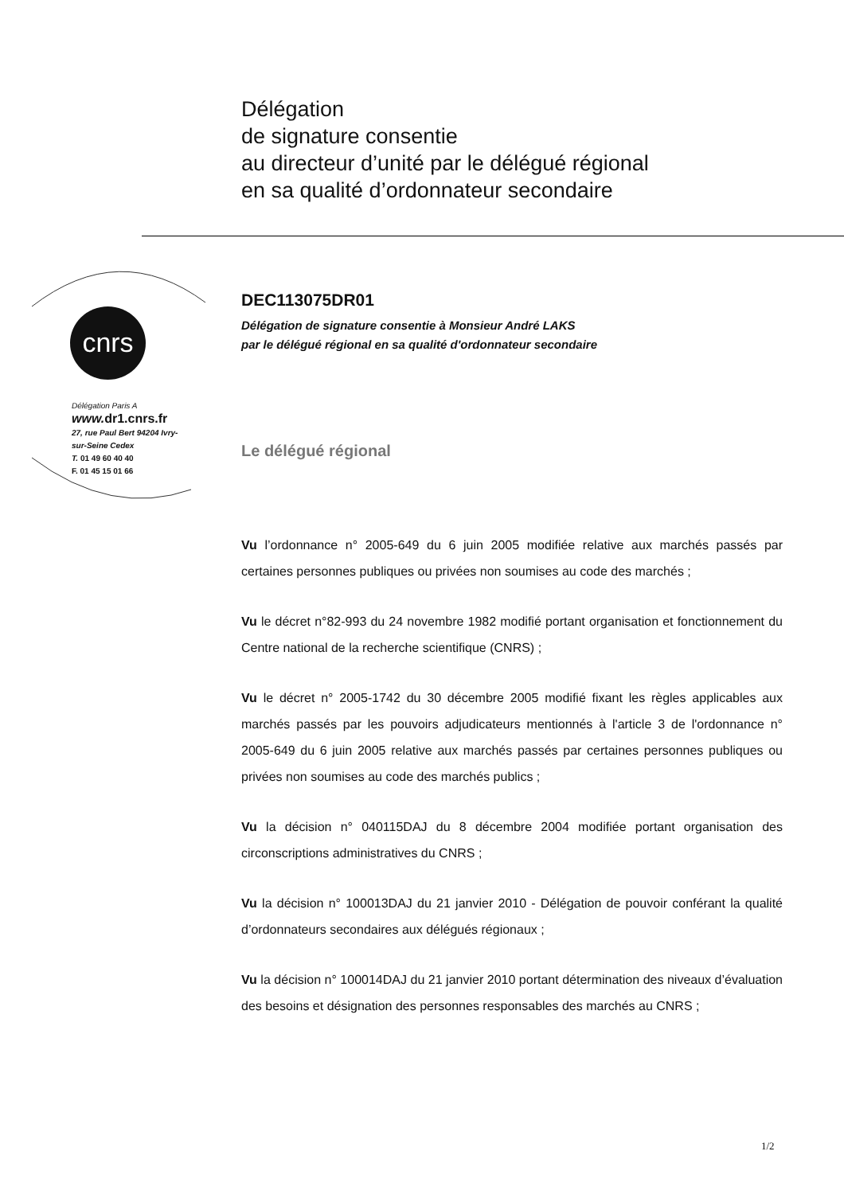Délégation
de signature consentie
au directeur d’unité par le délégué régional
en sa qualité d’ordonnateur secondaire
cnrs
Délégation Paris A
www. dr1.cnrs.fr
27, rue Paul Bert 94204 Ivry-
sur-Seine Cedex
T. 01 49 60 40 40
F. 01 45 15 01 66
DEC113075DR01
Délégation de signature consentie à Monsieur André LAKS
par le délégué régional en sa qualité d'ordonnateur secondaire
Le délégué régional
Vu l’ordonnance n° 2005-649 du 6 juin 2005 modifiée relative aux marchés passés par certaines personnes publiques ou privées non soumises au code des marchés ;
Vu le décret n°82-993 du 24 novembre 1982 modifié portant organisation et fonctionnement du Centre national de la recherche scientifique (CNRS) ;
Vu le décret n° 2005-1742 du 30 décembre 2005 modifié fixant les règles applicables aux marchés passés par les pouvoirs adjudicateurs mentionnés à l'article 3 de l'ordonnance n° 2005-649 du 6 juin 2005 relative aux marchés passés par certaines personnes publiques ou privées non soumises au code des marchés publics ;
Vu la décision n° 040115DAJ du 8 décembre 2004 modifiée portant organisation des circonscriptions administratives du CNRS ;
Vu la décision n° 100013DAJ du 21 janvier 2010 - Délégation de pouvoir conférant la qualité d’ordonnateurs secondaires aux délégués régionaux ;
Vu la décision n° 100014DAJ du 21 janvier 2010 portant détermination des niveaux d’évaluation des besoins et désignation des personnes responsables des marchés au CNRS ;
1/2